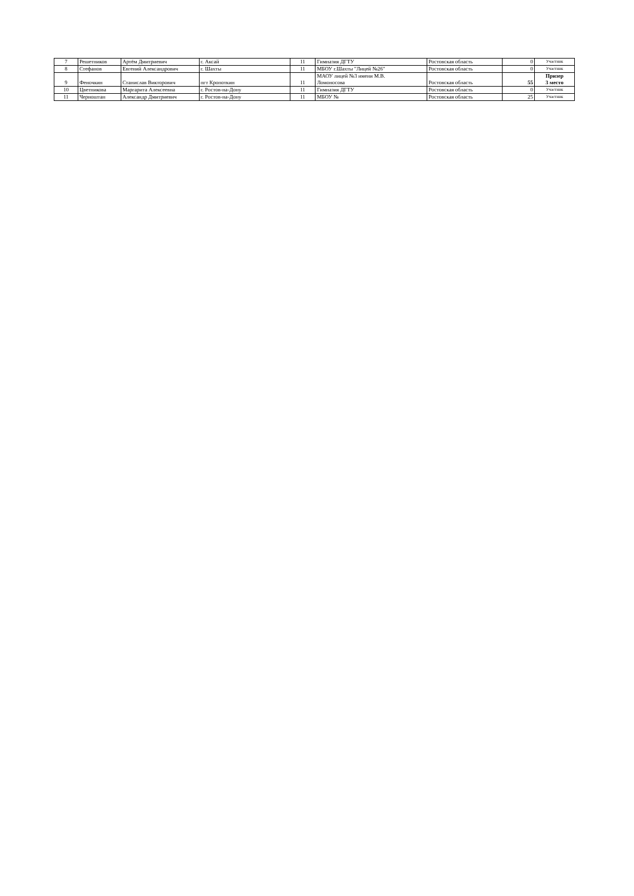| 7 | Решетников | Артём Дмитриевич | г. Аксай | 11 | Гимназия ДГТУ | Ростовская область | 0 | Участник |
| 8 | Стефанов | Евгений Александрович | г. Шахты | 11 | МБОУ г.Шахты "Лицей №26" | Ростовская область | 0 | Участник |
| 9 | Феночкин | Станислав Викторович | пгт Кропоткин | 11 | МАОУ лицей №3 имени М.В. Ломоносова | Ростовская область | 55 | Призер 3 место |
| 10 | Цветникова | Маргарита Алексеевна | г. Ростов-на-Дону | 11 | Гимназия ДГТУ | Ростовская область | 0 | Участник |
| 11 | Черноштан | Александр Дмитриевич | г. Ростов-на-Дону | 11 | МБОУ № | Ростовская область | 25 | Участник |